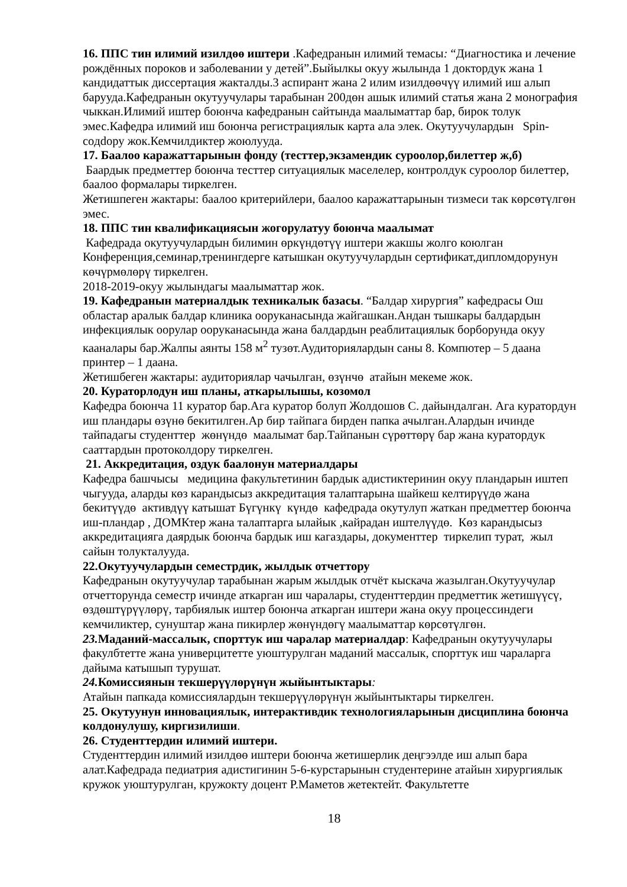16. ППС тин илимий изилдөө иштери .Кафедранын илимий темасы: “Диагностика и лечение рождённых пороков и заболевании у детей”.Быйылкы окуу жылында 1 доктордук жана 1 кандидаттык диссертация жакталды.3 аспирант жана 2 илим изилдөөчүү илимий иш алып барууда.Кафедранын окутуучулары тарабынан 200дөн ашык илимий статья жана 2 монография чыккан.Илимий иштер боюнча кафедранын сайтында маалыматтар бар, бирок толук эмес.Кафедра илимий иш боюнча регистрациялык карта ала элек. Окутуучулардын Spin-coдdору жок.Кемчилдиктер жоюлууда.
17. Баалоо каражаттарынын фонду (тесттер,экзамендик суроолор,билеттер ж,б)
Баардык предметтер боюнча тесттер ситуациялык маселелер, контролдук суроолор билеттер, баалоо формалары тиркелген.
Жетишпеген жактары: баалоо критерийлери, баалоо каражаттарынын тизмеси так көрсөтүлгөн эмес.
18. ППС тин квалификациясын жогорулатуу боюнча маалымат
Кафедрада окутуучулардын билимин өркүндөтүү иштери жакшы жолго коюлган Конференция,семинар,тренингдерге катышкан окутуучулардын сертификат,дипломдорунун көчүрмөлөрү тиркелген.
2018-2019-окуу жылындагы маалыматтар жок.
19. Кафедранын материалдык техникалык базасы. “Балдар хирургия” кафедрасы Ош областар аралык балдар клиника ооруканасында жайгашкан.Андан тышкары балдардын инфекциялык оорулар ооруканасында жана балдардын реаблитациялык борборунда окуу кааналары бар.Жалпы аянты 158 м<sup>2</sup> тузөт.Аудиториялардын саны 8. Компютер – 5 даана принтер – 1 даана.
Жетишбеген жактары: аудиториялар чачылган, өзүнчө атайын мекеме жок.
20. Кураторлодун иш планы, аткарылышы, козомол
Кафедра боюнча 11 куратор бар.Ага куратор болуп Жолдошов С. дайындалган. Ага куратордун иш пландары өзүнө бекитилген.Ар бир тайпага бирден папка ачылган.Алардын ичинде тайпадагы студенттер жөнүндө маалымат бар.Тайпанын сүрөттөрү бар жана куратордук сааттардын протоколдору тиркелген.
21. Аккредитация, оздук баалонун материалдары
Кафедра башчысы медицина факультетинин бардык адистиктеринин окуу пландарын иштеп чыгууда, аларды көз карандысыз аккредитация талаптарына шайкеш келтирүүдө жана бекитүүдө активдүү катышат Бүгүнкү күндө кафедрада окутулуп жаткан предметтер боюнча иш-пландар , ДОМКтер жана талаптарга ылайык ,кайрадан иштелүүдө. Көз карандысыз аккредитацияга даярдык боюнча бардык иш кагаздары, документтер тиркелип турат, жыл сайын толукталууда.
22.Окутуучулардын семестрдик, жылдык отчеттору
Кафедранын окутуучулар тарабынан жарым жылдык отчёт кыскача жазылган.Окутуучулар отчетторунда семестр ичинде аткарган иш чаралары, студенттердин предметтик жетишүүсү, өздөштүрүүлөрү, тарбиялык иштер боюнча аткарган иштери жана окуу процессиндеги кемчиликтер, сунуштар жана пикирлер жөнүндөгү маалыматтар көрсөтүлгөн.
23. Маданий-массалык, спорттук иш чаралар материалдар: Кафедранын окутуучулары факулбтетте жана универцитетте уюштурулган маданий массалык, спорттук иш чараларга дайыма катышып турушат.
24. Комиссиянын текшерүүлөрүнүн жыйынтыктары:
Атайын папкада комиссиялардын текшерүүлөрүнүн жыйынтыктары тиркелген.
25. Окутуунун инновациялык, интерактивдик технологияларынын дисциплина боюнча колдонулушу, киргизилиши.
26. Студенттердин илимий иштери.
Студенттердин илимий изилдөө иштери боюнча жетишерлик деңгээлде иш алып бара алат.Кафедрада педиатрия адистигинин 5-6-курстарынын студентерине атайын хирургиялык кружок уюштурулган, кружокту доцент Р.Маметов жетектейт. Факультетте
18